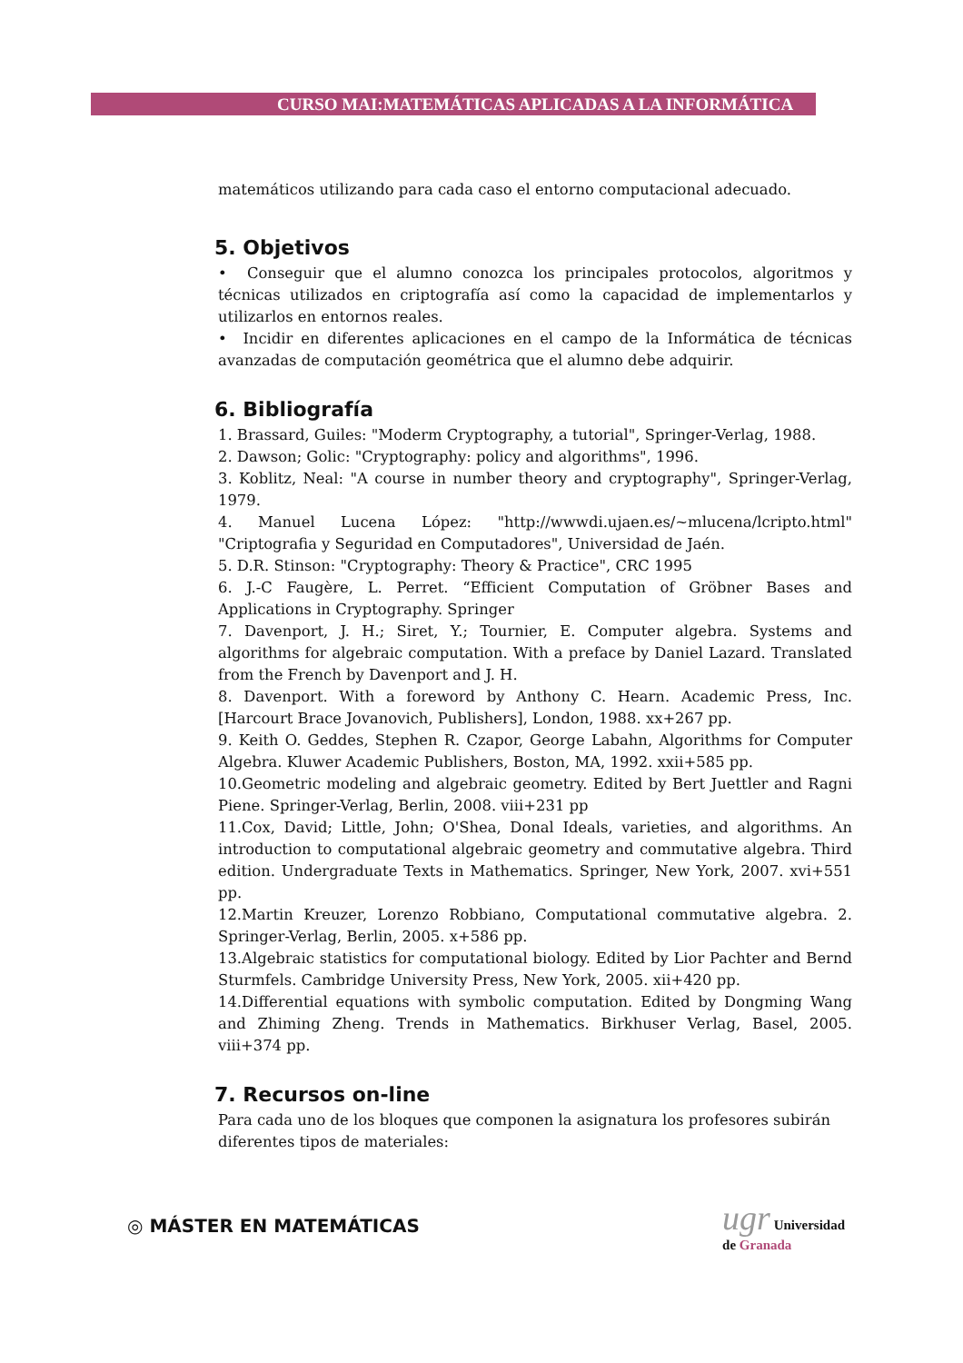CURSO MAI:MATEMÁTICAS APLICADAS A LA INFORMÁTICA
matemáticos utilizando para cada caso el entorno computacional adecuado.
5. Objetivos
• Conseguir que el alumno conozca los principales protocolos, algoritmos y técnicas utilizados en criptografía así como la capacidad de implementarlos y utilizarlos en entornos reales.
• Incidir en diferentes aplicaciones en el campo de la Informática de técnicas avanzadas de computación geométrica que el alumno debe adquirir.
6. Bibliografía
1. Brassard, Guiles: "Moderm Cryptography, a tutorial", Springer-Verlag, 1988.
2. Dawson; Golic: "Cryptography: policy and algorithms", 1996.
3. Koblitz, Neal: "A course in number theory and cryptography", Springer-Verlag, 1979.
4. Manuel Lucena López: "http://wwwdi.ujaen.es/~mlucena/lcripto.html" "Criptografia y Seguridad en Computadores", Universidad de Jaén.
5. D.R. Stinson: "Cryptography: Theory & Practice", CRC 1995
6. J.-C Faugère, L. Perret. “Efficient Computation of Gröbner Bases and Applications in Cryptography. Springer
7. Davenport, J. H.; Siret, Y.; Tournier, E. Computer algebra. Systems and algorithms for algebraic computation. With a preface by Daniel Lazard. Translated from the French by Davenport and J. H.
8. Davenport. With a foreword by Anthony C. Hearn. Academic Press, Inc. [Harcourt Brace Jovanovich, Publishers], London, 1988. xx+267 pp.
9. Keith O. Geddes, Stephen R. Czapor, George Labahn, Algorithms for Computer Algebra. Kluwer Academic Publishers, Boston, MA, 1992. xxii+585 pp.
10.Geometric modeling and algebraic geometry. Edited by Bert Juettler and Ragni Piene. Springer-Verlag, Berlin, 2008. viii+231 pp
11.Cox, David; Little, John; O'Shea, Donal Ideals, varieties, and algorithms. An introduction to computational algebraic geometry and commutative algebra. Third edition. Undergraduate Texts in Mathematics. Springer, New York, 2007. xvi+551 pp.
12.Martin Kreuzer, Lorenzo Robbiano, Computational commutative algebra. 2. Springer-Verlag, Berlin, 2005. x+586 pp.
13.Algebraic statistics for computational biology. Edited by Lior Pachter and Bernd Sturmfels. Cambridge University Press, New York, 2005. xii+420 pp.
14.Differential equations with symbolic computation. Edited by Dongming Wang and Zhiming Zheng. Trends in Mathematics. Birkhuser Verlag, Basel, 2005. viii+374 pp.
7. Recursos on-line
Para cada uno de los bloques que componen la asignatura los profesores subirán diferentes tipos de materiales:
◎ MÁSTER EN MATEMÁTICAS
ugr Universidad
de Granada